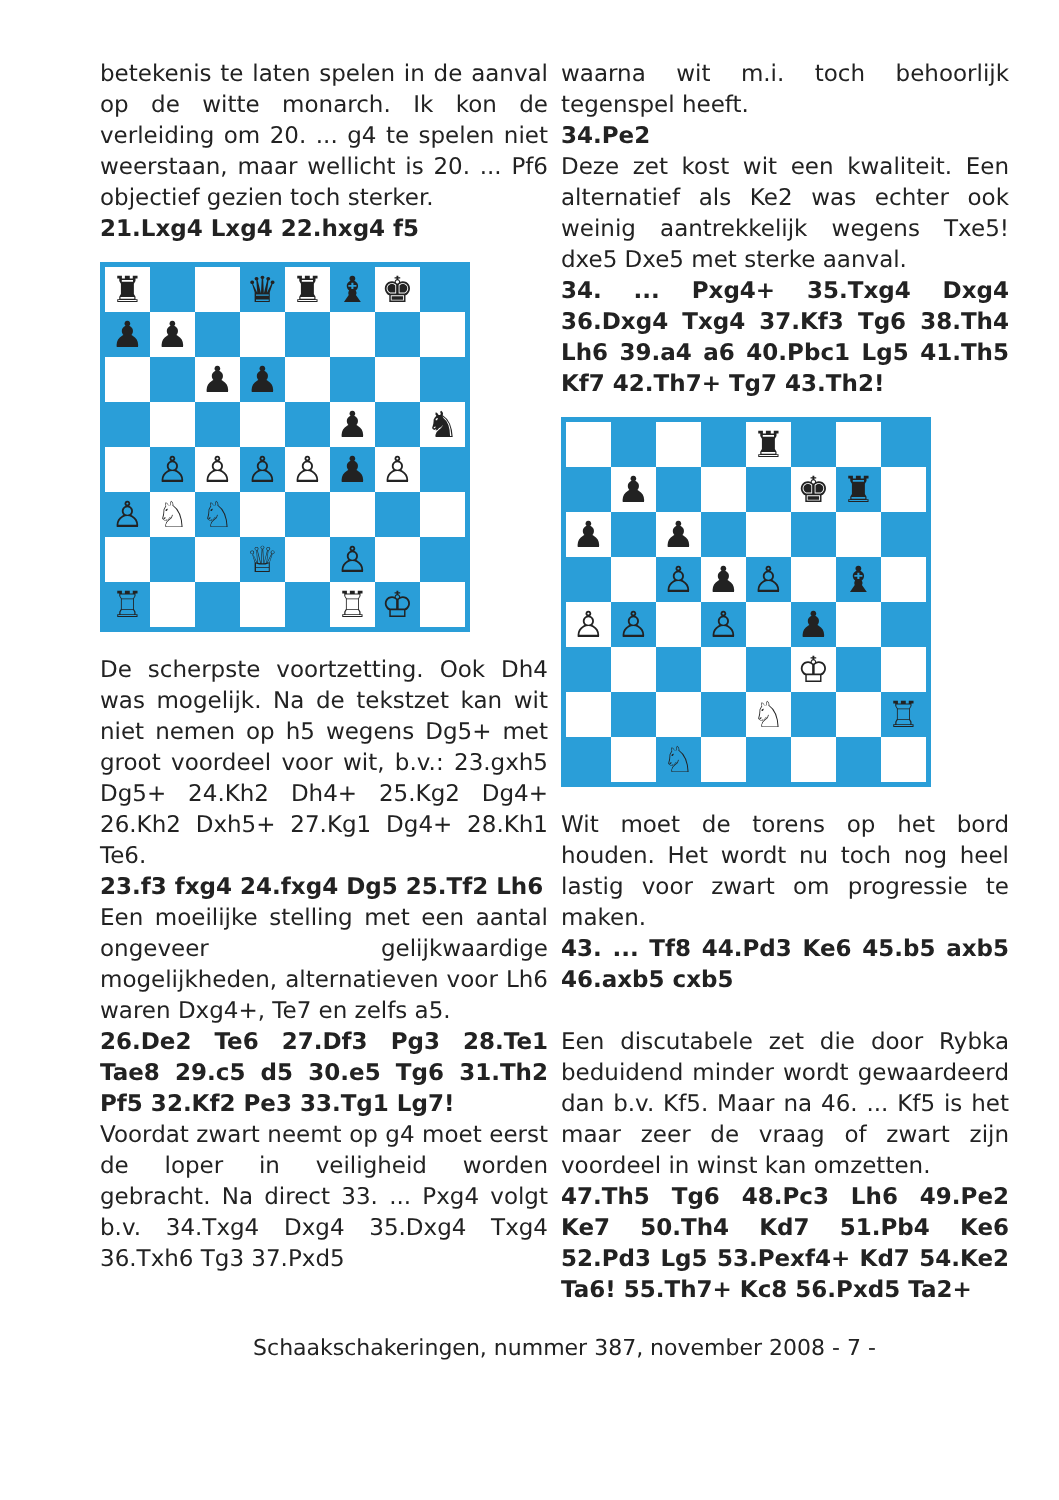betekenis te laten spelen in de aanval op de witte monarch. Ik kon de verleiding om 20. ... g4 te spelen niet weerstaan, maar wellicht is 20. ... Pf6 objectief gezien toch sterker.
21.Lxg4 Lxg4 22.hxg4 f5
| ♜ | | | ♛ | ♜ | ♝ | ♚ | |
| ♟ | ♟ | | | | | | |
| | | ♟ | ♟ | | | | |
| | | | | | ♟ | | ♞ |
| | ♙ | ♙ | ♙ | ♙ | ♟ | ♙ | |
| ♙ | ♘ | ♘ | | | | | |
| | | | ♕ | | ♙ | | |
| ♖ | | | | | ♖ | ♔ | |
De scherpste voortzetting. Ook Dh4 was mogelijk. Na de tekstzet kan wit niet nemen op h5 wegens Dg5+ met groot voordeel voor wit, b.v.: 23.gxh5 Dg5+ 24.Kh2 Dh4+ 25.Kg2 Dg4+ 26.Kh2 Dxh5+ 27.Kg1 Dg4+ 28.Kh1 Te6.
23.f3 fxg4 24.fxg4 Dg5 25.Tf2 Lh6
Een moeilijke stelling met een aantal ongeveer gelijkwaardige mogelijkheden, alternatieven voor Lh6 waren Dxg4+, Te7 en zelfs a5.
26.De2 Te6 27.Df3 Pg3 28.Te1 Tae8 29.c5 d5 30.e5 Tg6 31.Th2 Pf5 32.Kf2 Pe3 33.Tg1 Lg7!
Voordat zwart neemt op g4 moet eerst de loper in veiligheid worden gebracht. Na direct 33. ... Pxg4 volgt b.v. 34.Txg4 Dxg4 35.Dxg4 Txg4 36.Txh6 Tg3 37.Pxd5
waarna wit m.i. toch behoorlijk tegenspel heeft.
34.Pe2
Deze zet kost wit een kwaliteit. Een alternatief als Ke2 was echter ook weinig aantrekkelijk wegens Txe5! dxe5 Dxe5 met sterke aanval.
34. ... Pxg4+ 35.Txg4 Dxg4 36.Dxg4 Txg4 37.Kf3 Tg6 38.Th4 Lh6 39.a4 a6 40.Pbc1 Lg5 41.Th5 Kf7 42.Th7+ Tg7 43.Th2!
| | | | | ♜ | | | |
| | ♟ | | | | ♚ | ♜ | |
| ♟ | | ♟ | | | | | |
| | | ♙ | ♟ | ♙ | | ♝ | |
| ♙ | ♙ | | ♙ | | ♟ | | |
| | | | | | ♔ | | |
| | | | | ♘ | | | ♖ |
| | | ♘ | | | | | |
Wit moet de torens op het bord houden. Het wordt nu toch nog heel lastig voor zwart om progressie te maken.
43. ... Tf8 44.Pd3 Ke6 45.b5 axb5 46.axb5 cxb5
Een discutabele zet die door Rybka beduidend minder wordt gewaardeerd dan b.v. Kf5. Maar na 46. ... Kf5 is het maar zeer de vraag of zwart zijn voordeel in winst kan omzetten.
47.Th5 Tg6 48.Pc3 Lh6 49.Pe2 Ke7 50.Th4 Kd7 51.Pb4 Ke6 52.Pd3 Lg5 53.Pexf4+ Kd7 54.Ke2 Ta6! 55.Th7+ Kc8 56.Pxd5 Ta2+
Schaakschakeringen, nummer 387, november 2008 - 7 -